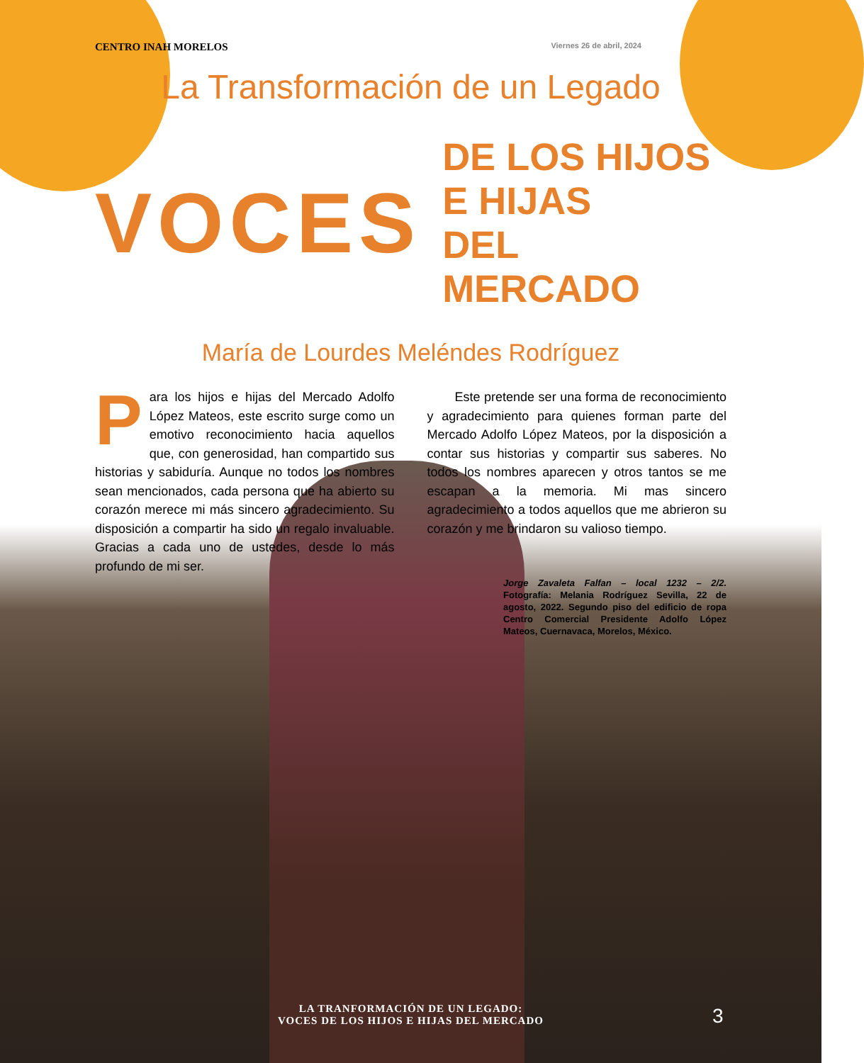CENTRO INAH MORELOS Viernes 26 de abril, 2024
La Transformación de un Legado
VOCES DE LOS HIJOS E HIJAS
DEL MERCADO
María de Lourdes Meléndes Rodríguez
Para los hijos e hijas del Mercado Adolfo López Mateos, este escrito surge como un emotivo reconocimiento hacia aquellos que, con generosidad, han compartido sus historias y sabiduría. Aunque no todos los nombres sean mencionados, cada persona que ha abierto su corazón merece mi más sincero agradecimiento. Su disposición a compartir ha sido un regalo invaluable. Gracias a cada uno de ustedes, desde lo más profundo de mi ser.
Este pretende ser una forma de reconocimiento y agradecimiento para quienes forman parte del Mercado Adolfo López Mateos, por la disposición a contar sus historias y compartir sus saberes. No todos los nombres aparecen y otros tantos se me escapan a la memoria. Mi mas sincero agradecimiento a todos aquellos que me abrieron su corazón y me brindaron su valioso tiempo.
Jorge Zavaleta Falfan – local 1232 – 2/2. Fotografía: Melania Rodríguez Sevilla, 22 de agosto, 2022. Segundo piso del edificio de ropa Centro Comercial Presidente Adolfo López Mateos, Cuernavaca, Morelos, México.
LA TRANFORMACIÓN DE UN LEGADO:
VOCES DE LOS HIJOS E HIJAS DEL MERCADO
3